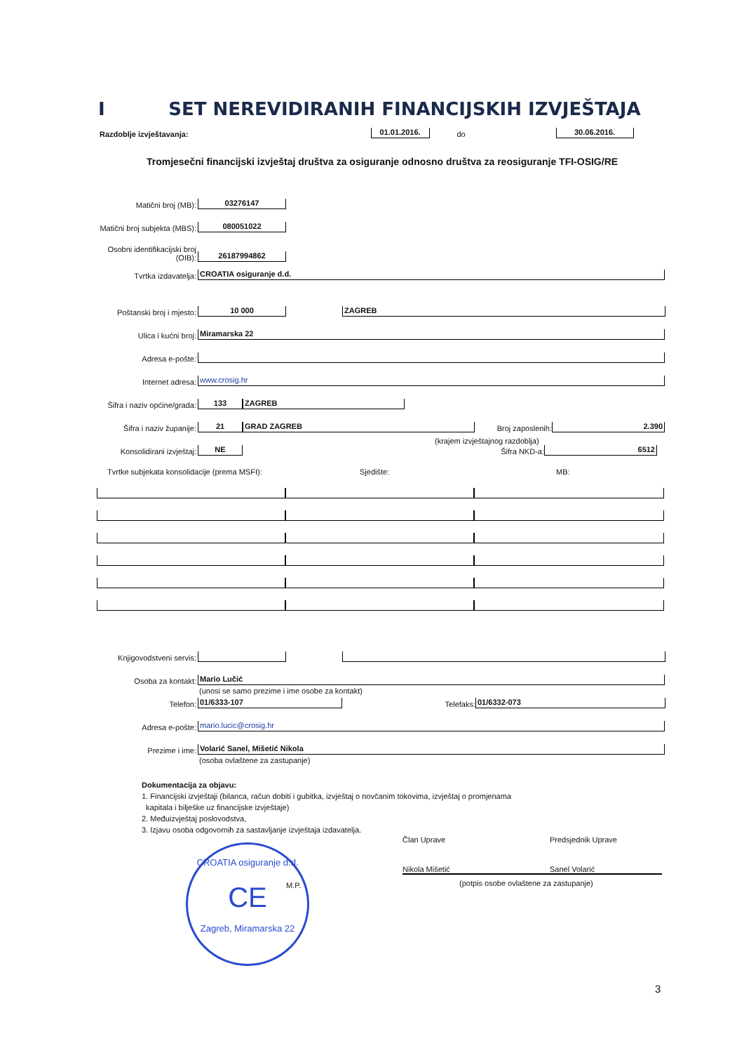I SET NEREVIDIRANIH FINANCIJSKIH IZVJEŠTAJA
Razdoblje izvještavanja: 01.01.2016. do 30.06.2016.
Tromjesečni financijski izvještaj društva za osiguranje odnosno društva za reosiguranje TFI-OSIG/RE
Matični broj (MB): 03276147
Matični broj subjekta (MBS): 080051022
Osobni identifikacijski broj (OIB): 26187994862
Tvrtka izdavatelja: CROATIA osiguranje d.d.
Poštanski broj i mjesto: 10 000 ZAGREB
Ulica i kućni broj: Miramarska 22
Adresa e-pošte:
Internet adresa: www.crosig.hr
Šifra i naziv općine/grada: 133 ZAGREB
Šifra i naziv županije: 21 GRAD ZAGREB Broj zaposlenih: 2.390
(krajem izvještajnog razdoblja)
Konsolidirani izvještaj: NE Šifra NKD-a: 6512
Tvrtke subjekata konsolidacije (prema MSFI): Sjedište: MB:
Knjigovodstveni servis:
Osoba za kontakt: Mario Lučić
(unosi se samo prezime i ime osobe za kontakt)
Telefon: 01/6333-107 Telefaks: 01/6332-073
Adresa e-pošte: mario.lucic@crosig.hr
Prezime i ime: Volarić Sanel, Mišetić Nikola
(osoba ovlaštene za zastupanje)
Dokumentacija za objavu:
1. Financijski izvještaji (bilanca, račun dobiti i gubitka, izvještaj o novčanim tokovima, izvještaj o promjenama
kapitala i bilješke uz financijske izvještaje)
2. Međuizvještaj poslovodstva,
3. Izjavu osoba odgovornih za sastavljanje izvještaja izdavatelja.
Član Uprave Predsjednik Uprave
Nikola Mišetić Sanel Volarić
(potpis osobe ovlaštene za zastupanje)
M.P.
CROATIA osiguranje d.d.
CE
Zagreb, Miramarska 22
3